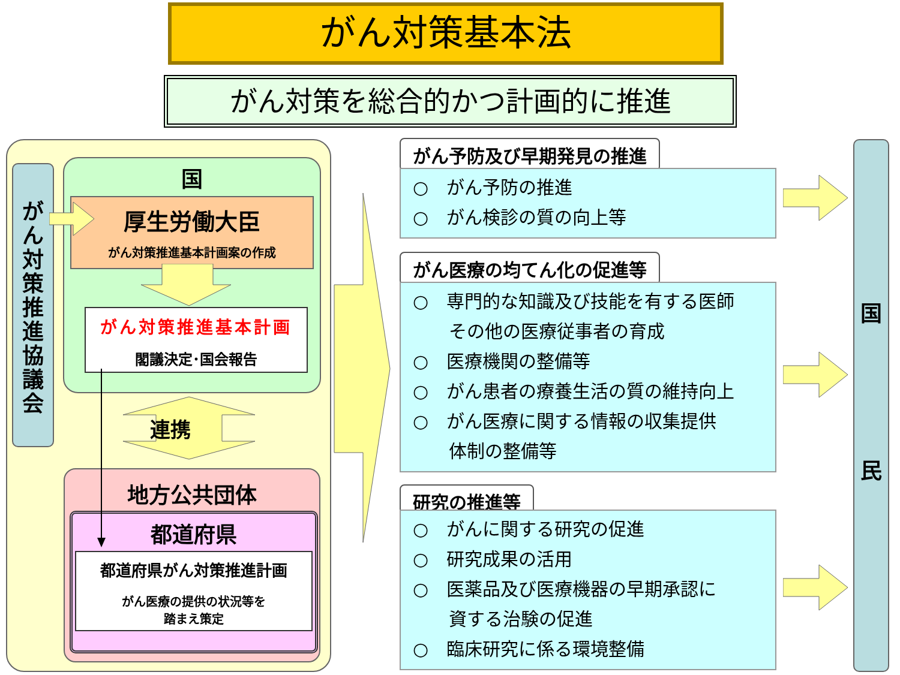がん対策基本法
がん対策を総合的かつ計画的に推進
が
ん
対
策
推
進
協
議
会
国
厚生労働大臣
がん対策推進基本計画案の作成
がん対策推進基本計画
閣議決定･国会報告
連携
地方公共団体
都道府県
都道府県がん対策推進計画
がん医療の提供の状況等を
踏まえ策定
がん予防及び早期発見の推進
○　がん予防の推進
○　がん検診の質の向上等
がん医療の均てん化の促進等
○　専門的な知識及び技能を有する医師
　　その他の医療従事者の育成
○　医療機関の整備等
○　がん患者の療養生活の質の維持向上
○　がん医療に関する情報の収集提供
　　体制の整備等
研究の推進等
○　がんに関する研究の促進
○　研究成果の活用
○　医薬品及び医療機器の早期承認に
　　資する治験の促進
○　臨床研究に係る環境整備
国
民